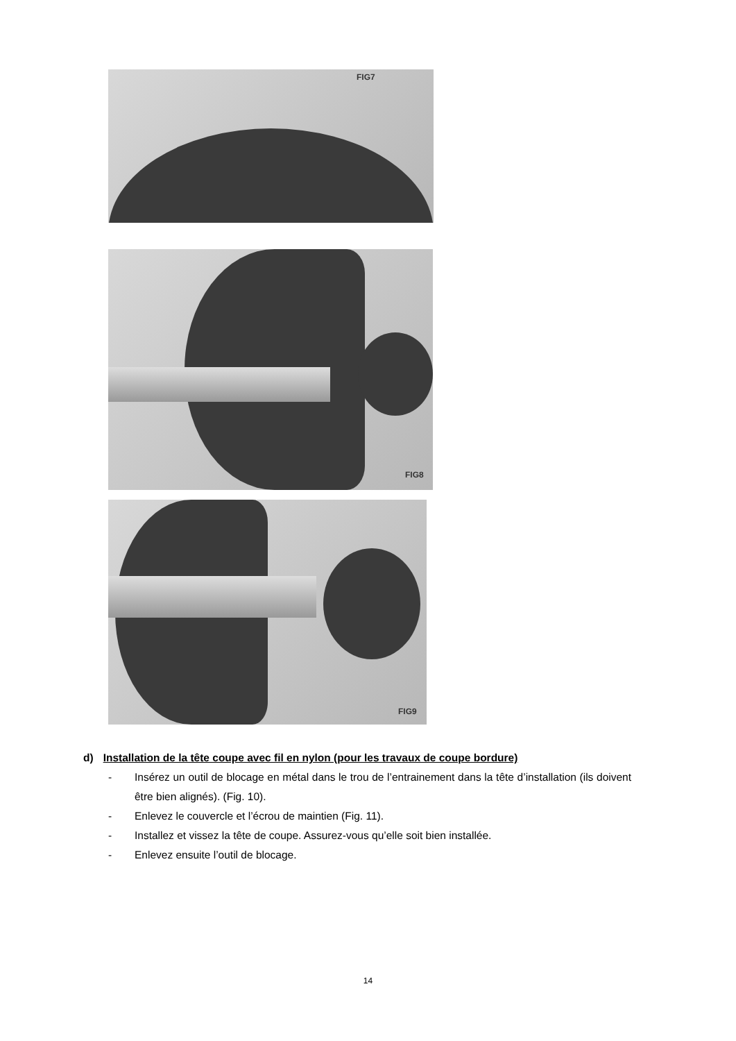FIG7
FIG8
FIG9
d) Installation de la tête coupe avec fil en nylon (pour les travaux de coupe bordure)
- Insérez un outil de blocage en métal dans le trou de l’entrainement dans la tête d’installation (ils doivent être bien alignés). (Fig. 10).
- Enlevez le couvercle et l’écrou de maintien (Fig. 11).
- Installez et vissez la tête de coupe. Assurez-vous qu’elle soit bien installée.
- Enlevez ensuite l’outil de blocage.
14